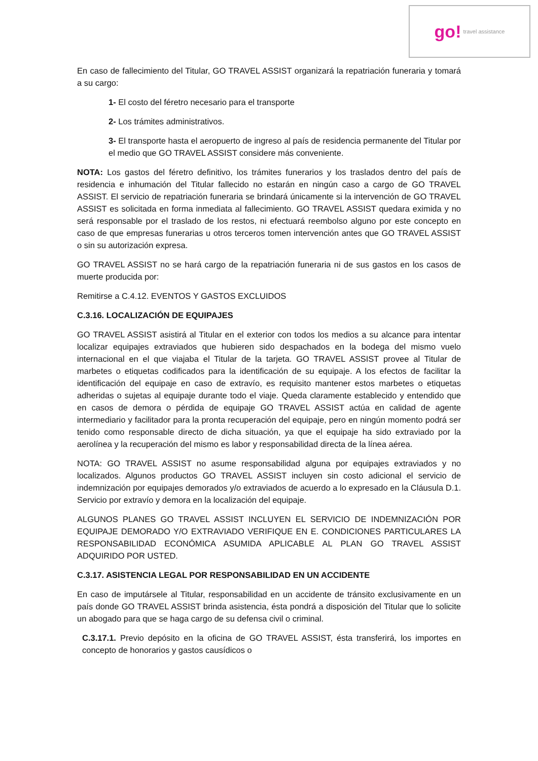go! travel assistance
En caso de fallecimiento del Titular, GO TRAVEL ASSIST organizará la repatriación funeraria y tomará a su cargo:
1- El costo del féretro necesario para el transporte
2- Los trámites administrativos.
3- El transporte hasta el aeropuerto de ingreso al país de residencia permanente del Titular por el medio que GO TRAVEL ASSIST considere más conveniente.
NOTA: Los gastos del féretro definitivo, los trámites funerarios y los traslados dentro del país de residencia e inhumación del Titular fallecido no estarán en ningún caso a cargo de GO TRAVEL ASSIST. El servicio de repatriación funeraria se brindará únicamente si la intervención de GO TRAVEL ASSIST es solicitada en forma inmediata al fallecimiento. GO TRAVEL ASSIST quedara eximida y no será responsable por el traslado de los restos, ni efectuará reembolso alguno por este concepto en caso de que empresas funerarias u otros terceros tomen intervención antes que GO TRAVEL ASSIST o sin su autorización expresa.
GO TRAVEL ASSIST no se hará cargo de la repatriación funeraria ni de sus gastos en los casos de muerte producida por:
Remitirse a C.4.12. EVENTOS Y GASTOS EXCLUIDOS
C.3.16. LOCALIZACIÓN DE EQUIPAJES
GO TRAVEL ASSIST asistirá al Titular en el exterior con todos los medios a su alcance para intentar localizar equipajes extraviados que hubieren sido despachados en la bodega del mismo vuelo internacional en el que viajaba el Titular de la tarjeta. GO TRAVEL ASSIST provee al Titular de marbetes o etiquetas codificados para la identificación de su equipaje. A los efectos de facilitar la identificación del equipaje en caso de extravío, es requisito mantener estos marbetes o etiquetas adheridas o sujetas al equipaje durante todo el viaje. Queda claramente establecido y entendido que en casos de demora o pérdida de equipaje GO TRAVEL ASSIST actúa en calidad de agente intermediario y facilitador para la pronta recuperación del equipaje, pero en ningún momento podrá ser tenido como responsable directo de dicha situación, ya que el equipaje ha sido extraviado por la aerolínea y la recuperación del mismo es labor y responsabilidad directa de la línea aérea.
NOTA: GO TRAVEL ASSIST no asume responsabilidad alguna por equipajes extraviados y no localizados. Algunos productos GO TRAVEL ASSIST incluyen sin costo adicional el servicio de indemnización por equipajes demorados y/o extraviados de acuerdo a lo expresado en la Cláusula D.1. Servicio por extravío y demora en la localización del equipaje.
ALGUNOS PLANES GO TRAVEL ASSIST INCLUYEN EL SERVICIO DE INDEMNIZACIÓN POR EQUIPAJE DEMORADO Y/O EXTRAVIADO VERIFIQUE EN E. CONDICIONES PARTICULARES LA RESPONSABILIDAD ECONÓMICA ASUMIDA APLICABLE AL PLAN GO TRAVEL ASSIST ADQUIRIDO POR USTED.
C.3.17. ASISTENCIA LEGAL POR RESPONSABILIDAD EN UN ACCIDENTE
En caso de imputársele al Titular, responsabilidad en un accidente de tránsito exclusivamente en un país donde GO TRAVEL ASSIST brinda asistencia, ésta pondrá a disposición del Titular que lo solicite un abogado para que se haga cargo de su defensa civil o criminal.
C.3.17.1. Previo depósito en la oficina de GO TRAVEL ASSIST, ésta transferirá, los importes en concepto de honorarios y gastos causídicos o